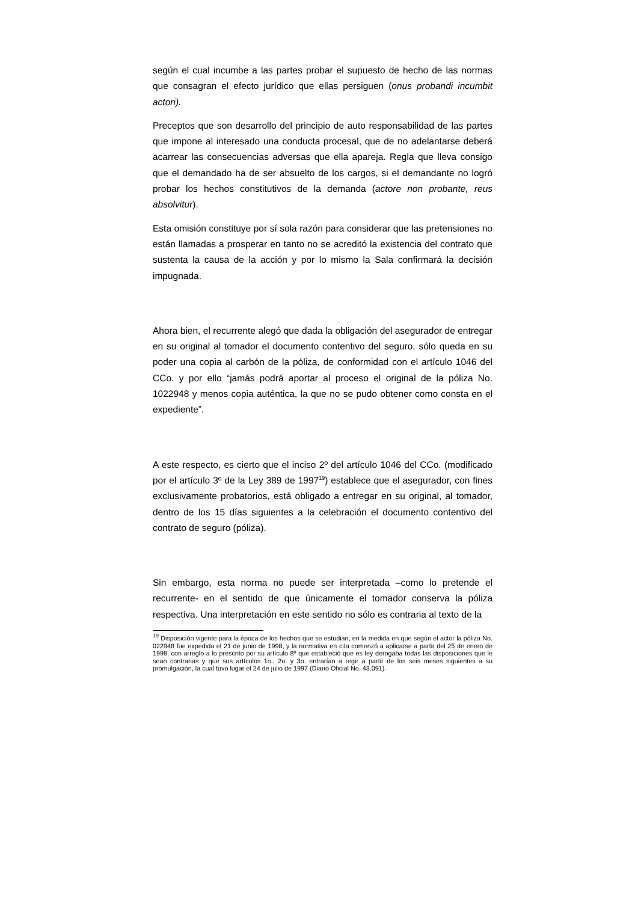según el cual incumbe a las partes probar el supuesto de hecho de las normas que consagran el efecto jurídico que ellas persiguen (onus probandi incumbit actori).
Preceptos que son desarrollo del principio de auto responsabilidad de las partes que impone al interesado una conducta procesal, que de no adelantarse deberá acarrear las consecuencias adversas que ella apareja. Regla que lleva consigo que el demandado ha de ser absuelto de los cargos, si el demandante no logró probar los hechos constitutivos de la demanda (actore non probante, reus absolvitur).
Esta omisión constituye por sí sola razón para considerar que las pretensiones no están llamadas a prosperar en tanto no se acreditó la existencia del contrato que sustenta la causa de la acción y por lo mismo la Sala confirmará la decisión impugnada.
Ahora bien, el recurrente alegó que dada la obligación del asegurador de entregar en su original al tomador el documento contentivo del seguro, sólo queda en su poder una copia al carbón de la póliza, de conformidad con el artículo 1046 del CCo. y por ello “jamás podrá aportar al proceso el original de la póliza No. 1022948 y menos copia auténtica, la que no se pudo obtener como consta en el expediente”.
A este respecto, es cierto que el inciso 2º del artículo 1046 del CCo. (modificado por el artículo 3º de la Ley 389 de 1997<sup>19</sup>) establece que el asegurador, con fines exclusivamente probatorios, está obligado a entregar en su original, al tomador, dentro de los 15 días siguientes a la celebración el documento contentivo del contrato de seguro (póliza).
Sin embargo, esta norma no puede ser interpretada –como lo pretende el recurrente- en el sentido de que únicamente el tomador conserva la póliza respectiva. Una interpretación en este sentido no sólo es contraria al texto de la
<sup>19</sup> Disposición vigente para la época de los hechos que se estudian, en la medida en que según el actor la póliza No. 022948 fue expedida el 21 de junio de 1998, y la normativa en cita comenzó a aplicarse a partir del 25 de enero de 1998, con arreglo a lo prescrito por su artículo 8º que estableció que es ley derogaba todas las disposiciones que le sean contrarias y que sus artículos 1o., 2o. y 3o. entrarían a regir a partir de los seis meses siguientes a su promulgación, la cual tuvo lugar el 24 de julio de 1997 (Diario Oficial No. 43.091).